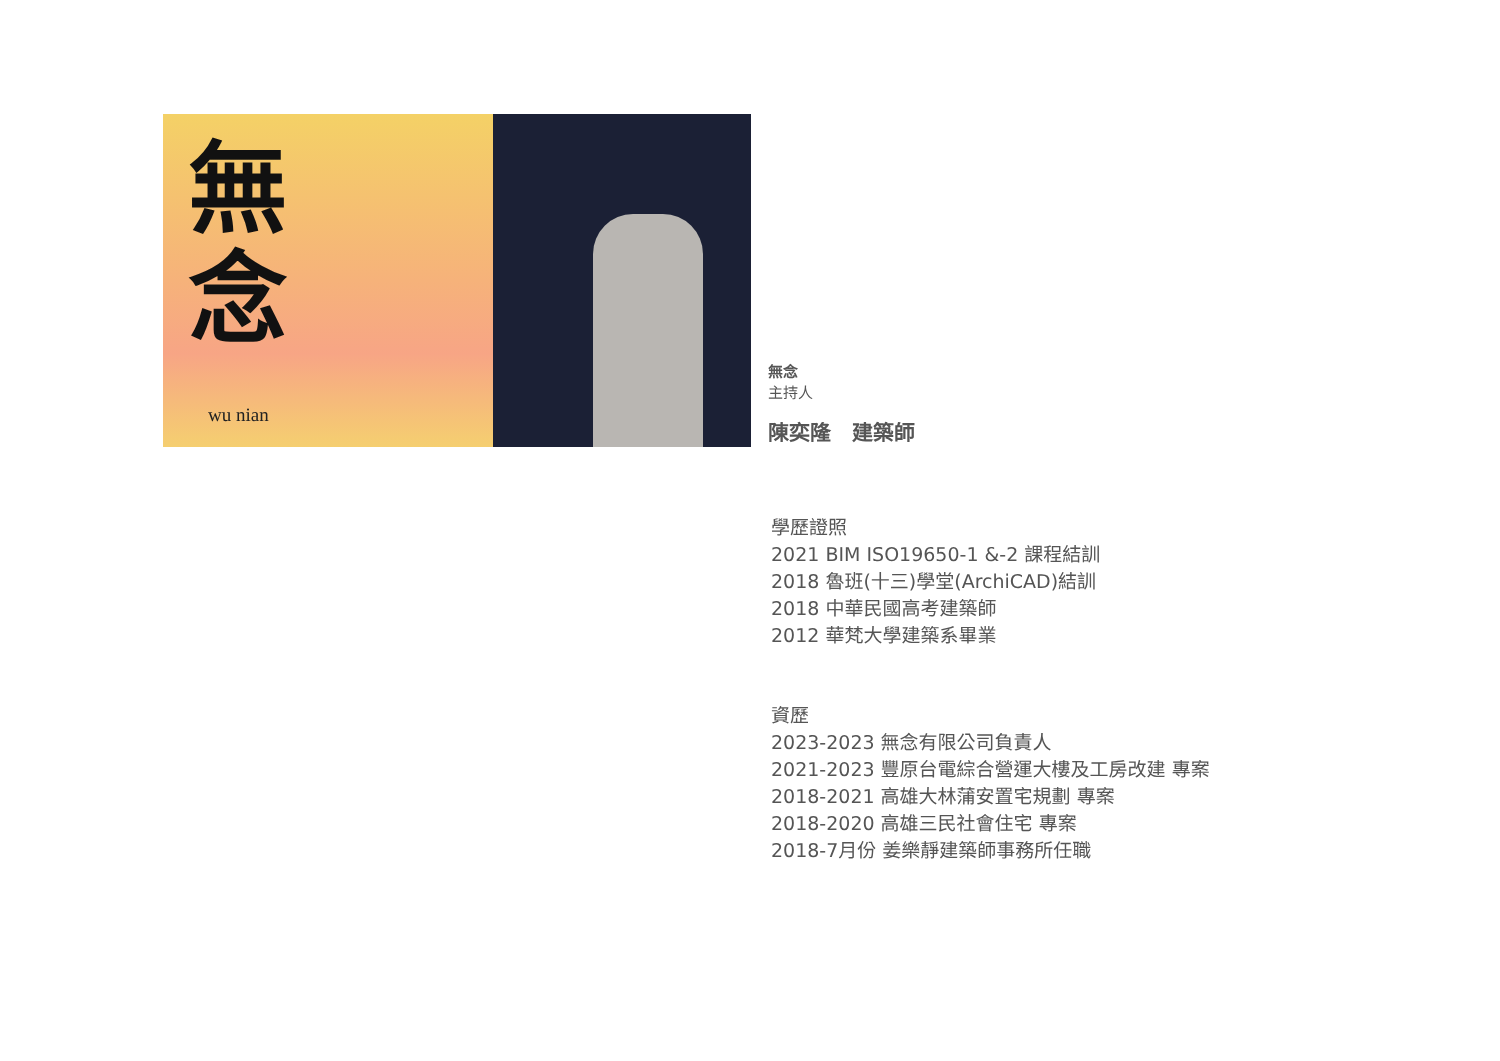無
念
wu nian
無念
主持人
陳奕隆　建築師
學歷證照
2021 BIM ISO19650-1 &-2 課程結訓
2018 魯班(十三)學堂(ArchiCAD)結訓
2018 中華民國高考建築師
2012 華梵大學建築系畢業
資歷
2023-2023 無念有限公司負責人
2021-2023 豐原台電綜合營運大樓及工房改建 專案
2018-2021 高雄大林蒲安置宅規劃 專案
2018-2020 高雄三民社會住宅 專案
2018-7月份 姜樂靜建築師事務所任職